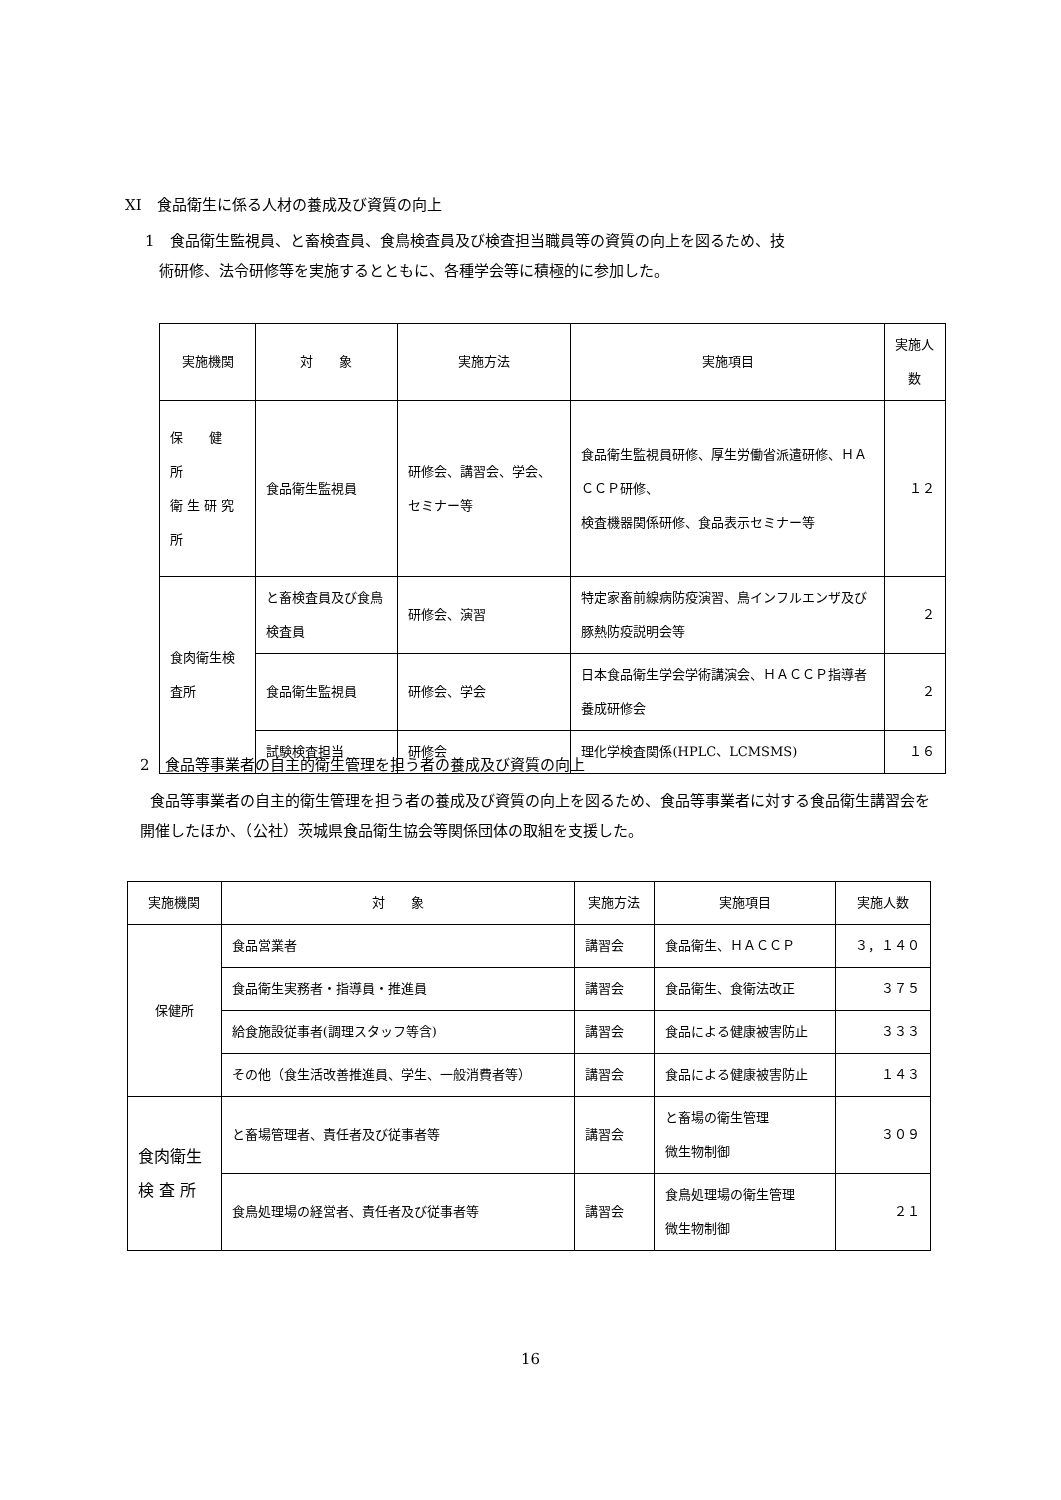XI　食品衛生に係る人材の養成及び資質の向上
1　食品衛生監視員、と畜検査員、食鳥検査員及び検査担当職員等の資質の向上を図るため、技
術研修、法令研修等を実施するとともに、各種学会等に積極的に参加した。
| 実施機関 | 対 象 | 実施方法 | 実施項目 | 実施人数 |
| --- | --- | --- | --- | --- |
| 保 健 所 衛 生 研 究 所 | 食品衛生監視員 | 研修会、講習会、学会、セミナー等 | 食品衛生監視員研修、厚生労働省派遣研修、ＨＡＣＣＰ研修、 検査機器関係研修、食品表示セミナー等 | １２ |
| 食肉衛生検査所 | と畜検査員及び食鳥検査員 | 研修会、演習 | 特定家畜前線病防疫演習、鳥インフルエンザ及び豚熱防疫説明会等 | ２ |
| | 食品衛生監視員 | 研修会、学会 | 日本食品衛生学会学術講演会、ＨＡＣＣＰ指導者養成研修会 | ２ |
| | 試験検査担当 | 研修会 | 理化学検査関係(HPLC、LCMSMS) | １６ |
2　食品等事業者の自主的衛生管理を担う者の養成及び資質の向上
食品等事業者の自主的衛生管理を担う者の養成及び資質の向上を図るため、食品等事業者に対する食品衛生講習会を開催したほか、（公社）茨城県食品衛生協会等関係団体の取組を支援した。
| 実施機関 | 対 象 | 実施方法 | 実施項目 | 実施人数 |
| --- | --- | --- | --- | --- |
| 保健所 | 食品営業者 | 講習会 | 食品衛生、ＨＡＣＣＰ | ３，１４０ |
| | 食品衛生実務者・指導員・推進員 | 講習会 | 食品衛生、食衛法改正 | ３７５ |
| | 給食施設従事者(調理スタッフ等含) | 講習会 | 食品による健康被害防止 | ３３３ |
| | その他（食生活改善推進員、学生、一般消費者等） | 講習会 | 食品による健康被害防止 | １４３ |
| 食肉衛生 検 査 所 | と畜場管理者、責任者及び従事者等 | 講習会 | と畜場の衛生管理 微生物制御 | ３０９ |
| | 食鳥処理場の経営者、責任者及び従事者等 | 講習会 | 食鳥処理場の衛生管理 微生物制御 | ２１ |
16